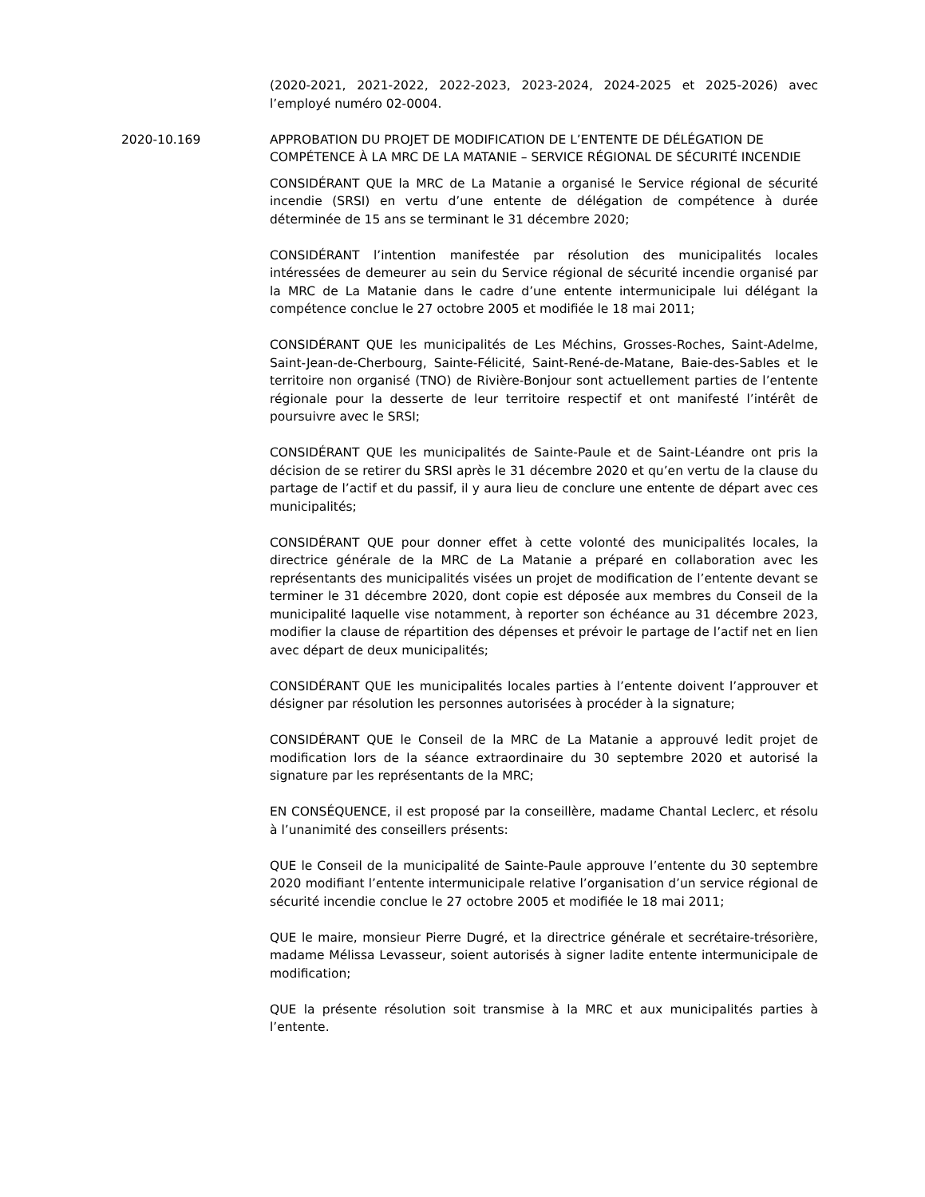(2020-2021, 2021-2022, 2022-2023, 2023-2024, 2024-2025 et 2025-2026) avec l’employé numéro 02-0004.
2020-10.169 APPROBATION DU PROJET DE MODIFICATION DE L’ENTENTE DE DÉLÉGATION DE COMPÉTENCE À LA MRC DE LA MATANIE – SERVICE RÉGIONAL DE SÉCURITÉ INCENDIE
CONSIDÉRANT QUE la MRC de La Matanie a organisé le Service régional de sécurité incendie (SRSI) en vertu d’une entente de délégation de compétence à durée déterminée de 15 ans se terminant le 31 décembre 2020;
CONSIDÉRANT l’intention manifestée par résolution des municipalités locales intéressées de demeurer au sein du Service régional de sécurité incendie organisé par la MRC de La Matanie dans le cadre d’une entente intermunicipale lui délégant la compétence conclue le 27 octobre 2005 et modifiée le 18 mai 2011;
CONSIDÉRANT QUE les municipalités de Les Méchins, Grosses-Roches, Saint-Adelme, Saint-Jean-de-Cherbourg, Sainte-Félicité, Saint-René-de-Matane, Baie-des-Sables et le territoire non organisé (TNO) de Rivière-Bonjour sont actuellement parties de l’entente régionale pour la desserte de leur territoire respectif et ont manifesté l’intérêt de poursuivre avec le SRSI;
CONSIDÉRANT QUE les municipalités de Sainte-Paule et de Saint-Léandre ont pris la décision de se retirer du SRSI après le 31 décembre 2020 et qu’en vertu de la clause du partage de l’actif et du passif, il y aura lieu de conclure une entente de départ avec ces municipalités;
CONSIDÉRANT QUE pour donner effet à cette volonté des municipalités locales, la directrice générale de la MRC de La Matanie a préparé en collaboration avec les représentants des municipalités visées un projet de modification de l’entente devant se terminer le 31 décembre 2020, dont copie est déposée aux membres du Conseil de la municipalité laquelle vise notamment, à reporter son échéance au 31 décembre 2023, modifier la clause de répartition des dépenses et prévoir le partage de l’actif net en lien avec départ de deux municipalités;
CONSIDÉRANT QUE les municipalités locales parties à l’entente doivent l’approuver et désigner par résolution les personnes autorisées à procéder à la signature;
CONSIDÉRANT QUE le Conseil de la MRC de La Matanie a approuvé ledit projet de modification lors de la séance extraordinaire du 30 septembre 2020 et autorisé la signature par les représentants de la MRC;
EN CONSÉQUENCE, il est proposé par la conseillère, madame Chantal Leclerc, et résolu à l’unanimité des conseillers présents:
QUE le Conseil de la municipalité de Sainte-Paule approuve l’entente du 30 septembre 2020 modifiant l’entente intermunicipale relative l’organisation d’un service régional de sécurité incendie conclue le 27 octobre 2005 et modifiée le 18 mai 2011;
QUE le maire, monsieur Pierre Dugré, et la directrice générale et secrétaire-trésorière, madame Mélissa Levasseur, soient autorisés à signer ladite entente intermunicipale de modification;
QUE la présente résolution soit transmise à la MRC et aux municipalités parties à l’entente.